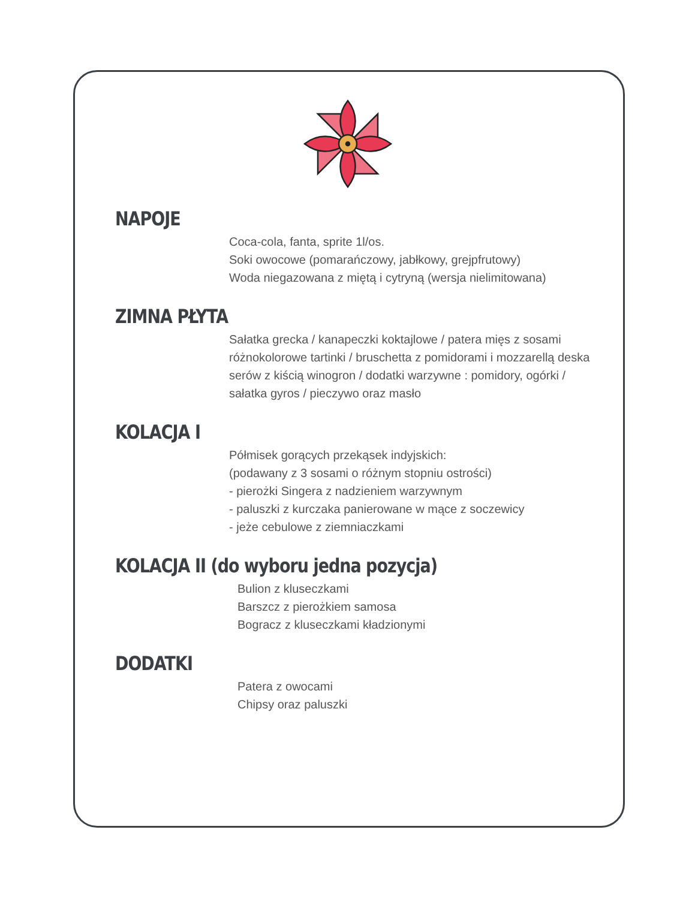NAPOJE
Coca-cola, fanta, sprite 1l/os.
Soki owocowe (pomarańczowy, jabłkowy, grejpfrutowy)
Woda niegazowana z miętą i cytryną (wersja nielimitowana)
ZIMNA PŁYTA
Sałatka grecka / kanapeczki koktajlowe / patera mięs z sosami różnokolorowe tartinki / bruschetta z pomidorami i mozzarellą deska serów z kiścią winogron / dodatki warzywne : pomidory, ogórki / sałatka gyros / pieczywo oraz masło
KOLACJA I
Półmisek gorących przekąsek indyjskich:
(podawany z 3 sosami o różnym stopniu ostrości)
- pierożki Singera z nadzieniem warzywnym
- paluszki z kurczaka panierowane w mące z soczewicy
- jeże cebulowe z ziemniaczkami
KOLACJA II (do wyboru jedna pozycja)
Bulion z kluseczkami
Barszcz z pierożkiem samosa
Bogracz z kluseczkami kładzionymi
DODATKI
Patera z owocami
Chipsy oraz paluszki